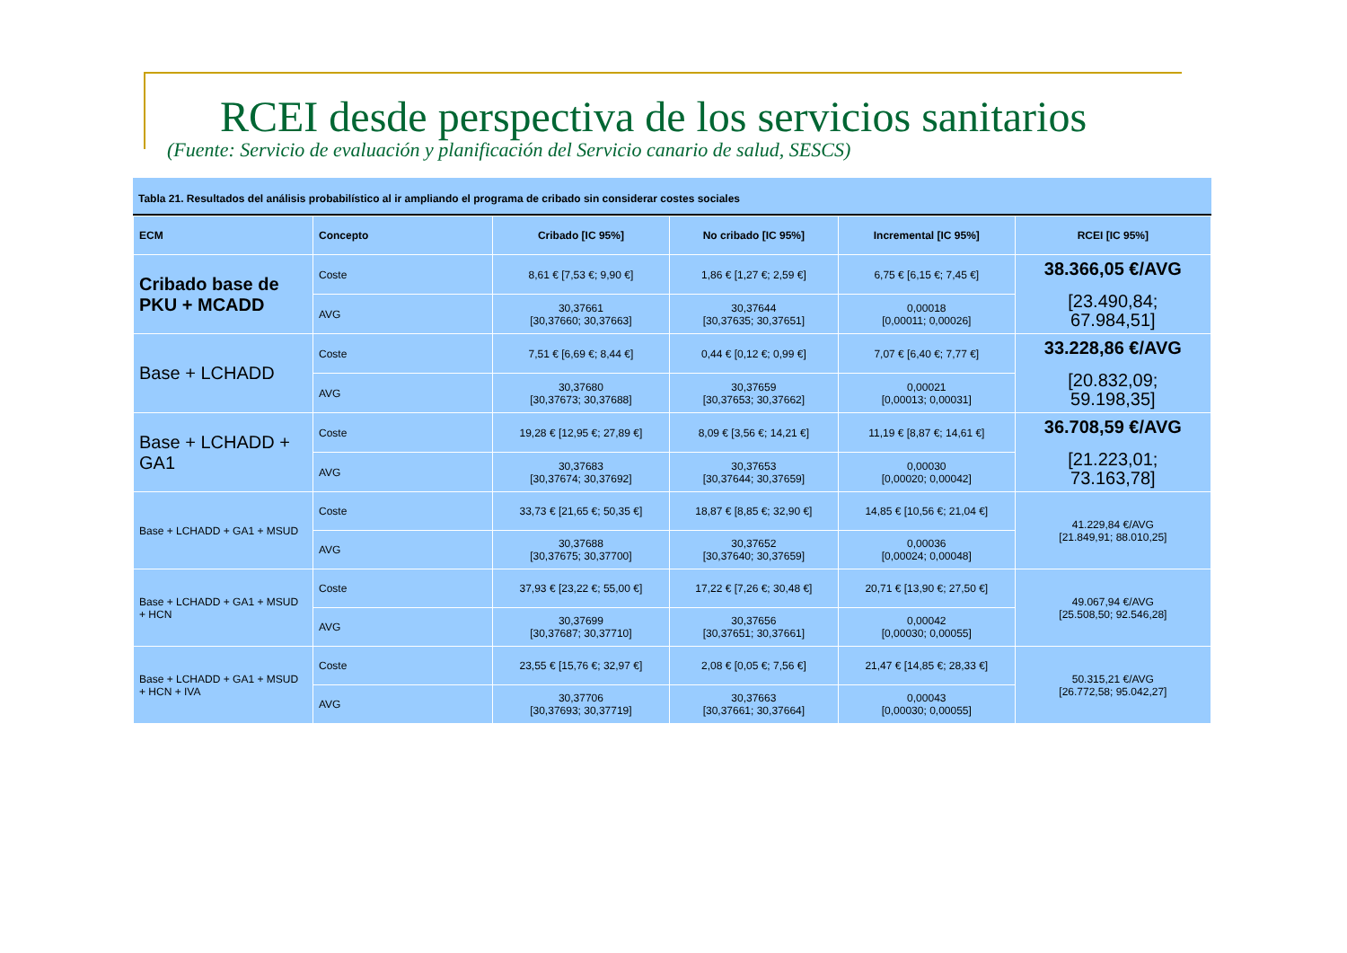RCEI desde perspectiva de los servicios sanitarios
(Fuente: Servicio de evaluación y planificación del Servicio canario de salud, SESCS)
Tabla 21. Resultados del análisis probabilístico al ir ampliando el programa de cribado sin considerar costes sociales
| ECM | Concepto | Cribado [IC 95%] | No cribado [IC 95%] | Incremental [IC 95%] | RCEI [IC 95%] |
| --- | --- | --- | --- | --- | --- |
| Cribado base de PKU + MCADD | Coste | 8,61 € [7,53 €; 9,90 €] | 1,86 € [1,27 €; 2,59 €] | 6,75 € [6,15 €; 7,45 €] | 38.366,05 €/AVG [23.490,84; 67.984,51] |
| | AVG | 30,37661 [30,37660; 30,37663] | 30,37644 [30,37635; 30,37651] | 0,00018 [0,00011; 0,00026] | |
| Base + LCHADD | Coste | 7,51 € [6,69 €; 8,44 €] | 0,44 € [0,12 €; 0,99 €] | 7,07 € [6,40 €; 7,77 €] | 33.228,86 €/AVG [20.832,09; 59.198,35] |
| | AVG | 30,37680 [30,37673; 30,37688] | 30,37659 [30,37653; 30,37662] | 0,00021 [0,00013; 0,00031] | |
| Base + LCHADD + GA1 | Coste | 19,28 € [12,95 €; 27,89 €] | 8,09 € [3,56 €; 14,21 €] | 11,19 € [8,87 €; 14,61 €] | 36.708,59 €/AVG [21.223,01; 73.163,78] |
| | AVG | 30,37683 [30,37674; 30,37692] | 30,37653 [30,37644; 30,37659] | 0,00030 [0,00020; 0,00042] | |
| Base + LCHADD + GA1 + MSUD | Coste | 33,73 € [21,65 €; 50,35 €] | 18,87 € [8,85 €; 32,90 €] | 14,85 € [10,56 €; 21,04 €] | 41.229,84 €/AVG [21.849,91; 88.010,25] |
| | AVG | 30,37688 [30,37675; 30,37700] | 30,37652 [30,37640; 30,37659] | 0,00036 [0,00024; 0,00048] | |
| Base + LCHADD + GA1 + MSUD + HCN | Coste | 37,93 € [23,22 €; 55,00 €] | 17,22 € [7,26 €; 30,48 €] | 20,71 € [13,90 €; 27,50 €] | 49.067,94 €/AVG [25.508,50; 92.546,28] |
| | AVG | 30,37699 [30,37687; 30,37710] | 30,37656 [30,37651; 30,37661] | 0,00042 [0,00030; 0,00055] | |
| Base + LCHADD + GA1 + MSUD + HCN + IVA | Coste | 23,55 € [15,76 €; 32,97 €] | 2,08 € [0,05 €; 7,56 €] | 21,47 € [14,85 €; 28,33 €] | 50.315,21 €/AVG [26.772,58; 95.042,27] |
| | AVG | 30,37706 [30,37693; 30,37719] | 30,37663 [30,37661; 30,37664] | 0,00043 [0,00030; 0,00055] | |